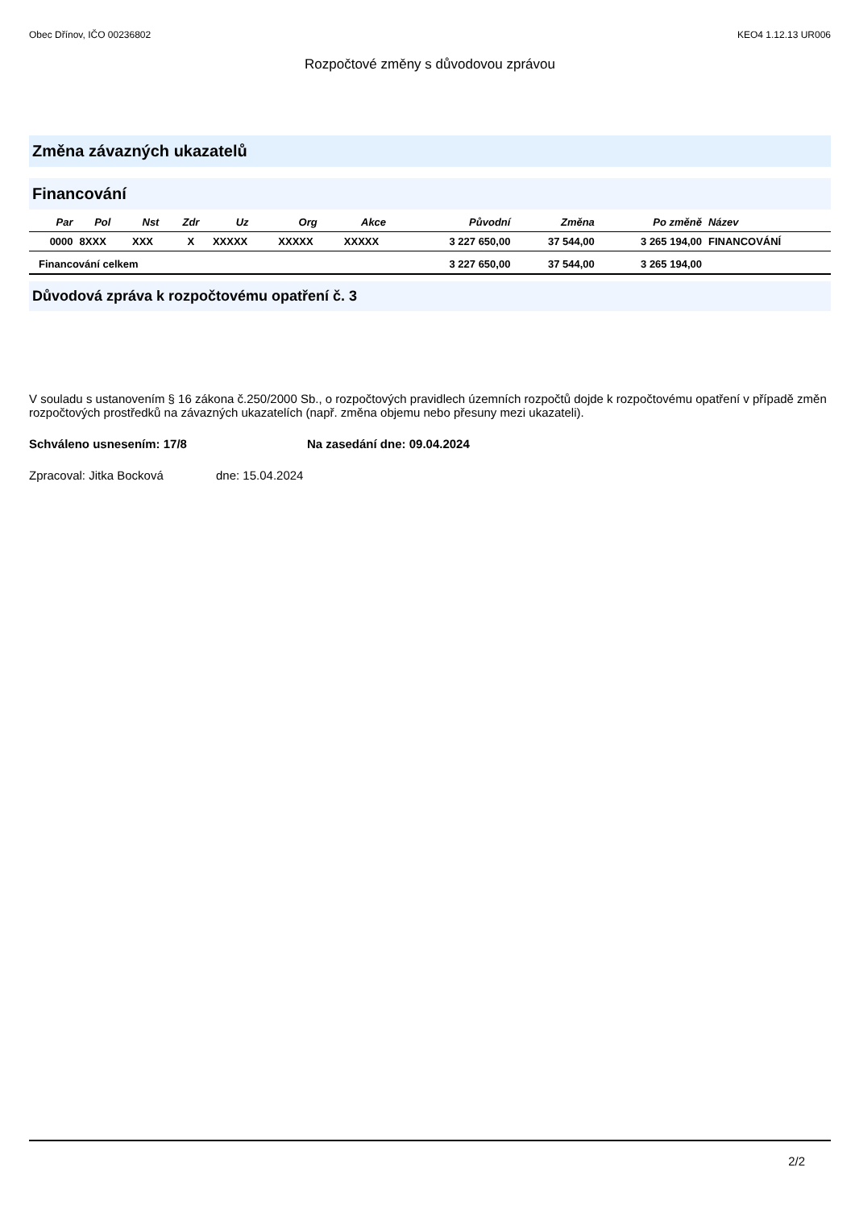Obec Dřínov, IČO 00236802 KEO4 1.12.13 UR006
Rozpočtové změny s důvodovou zprávou
Změna závazných ukazatelů
Financování
| Par | Pol | Nst | Zdr | Uz | Org | Akce | Původní | Změna | Po změně | Název |
| --- | --- | --- | --- | --- | --- | --- | --- | --- | --- | --- |
| 0000 | 8XXX | XXX | X | XXXXX | XXXXX | XXXXX | 3 227 650,00 | 37 544,00 | 3 265 194,00 | FINANCOVÁNÍ |
| Financování celkem | | | | | | | 3 227 650,00 | 37 544,00 | 3 265 194,00 | |
Důvodová zpráva k rozpočtovému opatření č. 3
V souladu s ustanovením § 16 zákona č.250/2000 Sb., o rozpočtových pravidlech územních rozpočtů dojde k rozpočtovému opatření v případě změn rozpočtových prostředků na závazných ukazatelích (např. změna objemu nebo přesuny mezi ukazateli).
Schváleno usnesením: 17/8 Na zasedání dne: 09.04.2024
Zpracoval: Jitka Bocková dne: 15.04.2024
2/2